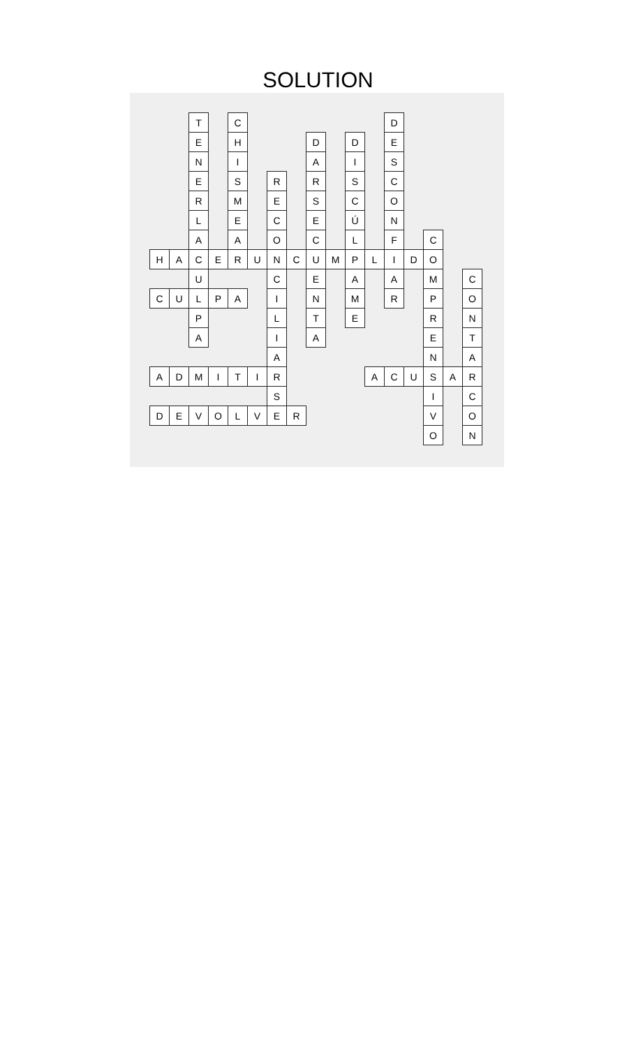SOLUTION
| | | T | | C | | | | | | | | D | | | | |
| | | E | | H | | | | D | | D | | E | | | | |
| | | N | | I | | | | A | | I | | S | | | | |
| | | E | | S | | R | | R | | S | | C | | | | |
| | | R | | M | | E | | S | | C | | O | | | | |
| | | L | | E | | C | | E | | Ú | | N | | | | |
| | | A | | A | | O | | C | | L | | F | | C | | |
| H | A | C | E | R | U | N | C | U | M | P | L | I | D | O | | |
| | | U | | | | C | | E | | A | | A | | M | | C |
| C | U | L | P | A | | I | | N | | M | | R | | P | | O |
| | | P | | | | L | | T | | E | | | | R | | N |
| | | A | | | | I | | A | | | | | | E | | T |
| | | | | | | A | | | | | | | | N | | A |
| A | D | M | I | T | I | R | | | | | A | C | U | S | A | R |
| | | | | | | S | | | | | | | | I | | C |
| D | E | V | O | L | V | E | R | | | | | | | V | | O |
| | | | | | | | | | | | | | | O | | N |